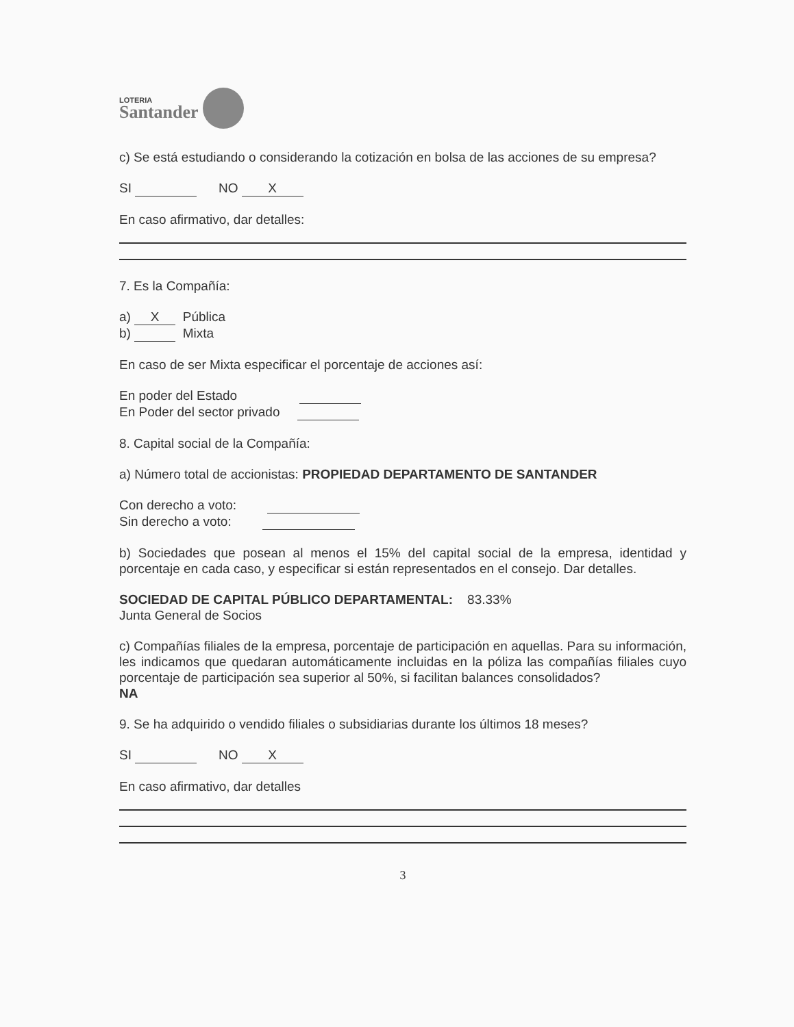LOTERIA
Santander
c) Se está estudiando o considerando la cotización en bolsa de las acciones de su empresa?
SI NO X
En caso afirmativo, dar detalles:
7. Es la Compañía:
a) X Pública
b) Mixta
En caso de ser Mixta especificar el porcentaje de acciones así:
En poder del Estado
En Poder del sector privado
8. Capital social de la Compañía:
a) Número total de accionistas: PROPIEDAD DEPARTAMENTO DE SANTANDER
Con derecho a voto:
Sin derecho a voto:
b) Sociedades que posean al menos el 15% del capital social de la empresa, identidad y porcentaje en cada caso, y especificar si están representados en el consejo. Dar detalles.
SOCIEDAD DE CAPITAL PÚBLICO DEPARTAMENTAL: 83.33%
Junta General de Socios
c) Compañías filiales de la empresa, porcentaje de participación en aquellas. Para su información, les indicamos que quedaran automáticamente incluidas en la póliza las compañías filiales cuyo porcentaje de participación sea superior al 50%, si facilitan balances consolidados?
NA
9. Se ha adquirido o vendido filiales o subsidiarias durante los últimos 18 meses?
SI NO X
En caso afirmativo, dar detalles
3